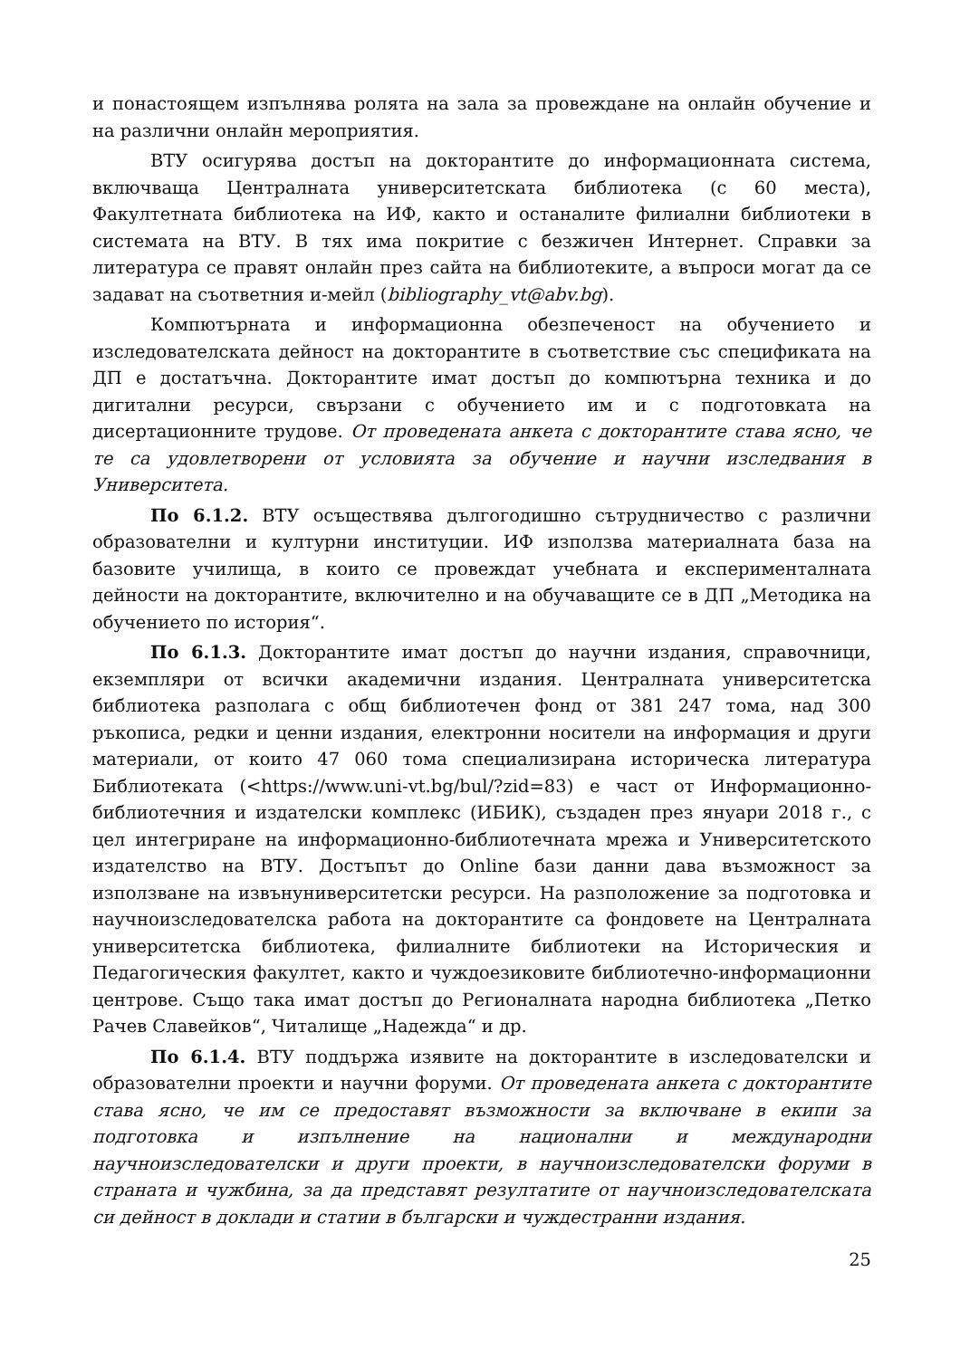и понастоящем изпълнява ролята на зала за провеждане на онлайн обучение и на различни онлайн мероприятия.
ВТУ осигурява достъп на докторантите до информационната система, включваща Централната университетската библиотека (с 60 места), Факултетната библиотека на ИФ, както и останалите филиални библиотеки в системата на ВТУ. В тях има покритие с безжичен Интернет. Справки за литература се правят онлайн през сайта на библиотеките, а въпроси могат да се задават на съответния и-мейл (bibliography_vt@abv.bg).
Компютърната и информационна обезпеченост на обучението и изследователската дейност на докторантите в съответствие със спецификата на ДП е достатъчна. Докторантите имат достъп до компютърна техника и до дигитални ресурси, свързани с обучението им и с подготовката на дисертационните трудове. От проведената анкета с докторантите става ясно, че те са удовлетворени от условията за обучение и научни изследвания в Университета.
По 6.1.2. ВТУ осъществява дългогодишно сътрудничество с различни образователни и културни институции. ИФ използва материалната база на базовите училища, в които се провеждат учебната и експерименталната дейности на докторантите, включително и на обучаващите се в ДП „Методика на обучението по история“.
По 6.1.3. Докторантите имат достъп до научни издания, справочници, екземпляри от всички академични издания. Централната университетска библиотека разполага с общ библиотечен фонд от 381 247 тома, над 300 ръкописа, редки и ценни издания, електронни носители на информация и други материали, от които 47 060 тома специализирана историческа литература Библиотеката (<https://www.uni-vt.bg/bul/?zid=83) е част от Информационно-библиотечния и издателски комплекс (ИБИК), създаден през януари 2018 г., с цел интегриране на информационно-библиотечната мрежа и Университетското издателство на ВТУ. Достъпът до Online бази данни дава възможност за използване на извънуниверситетски ресурси. На разположение за подготовка и научноизследователска работа на докторантите са фондовете на Централната университетска библиотека, филиалните библиотеки на Историческия и Педагогическия факултет, както и чуждоезиковите библиотечно-информационни центрове. Също така имат достъп до Регионалната народна библиотека „Петко Рачев Славейков“, Читалище „Надежда“ и др.
По 6.1.4. ВТУ поддържа изявите на докторантите в изследователски и образователни проекти и научни форуми. От проведената анкета с докторантите става ясно, че им се предоставят възможности за включване в екипи за подготовка и изпълнение на национални и международни научноизследователски и други проекти, в научноизследователски форуми в страната и чужбина, за да представят резултатите от научноизследователската си дейност в доклади и статии в български и чуждестранни издания.
25